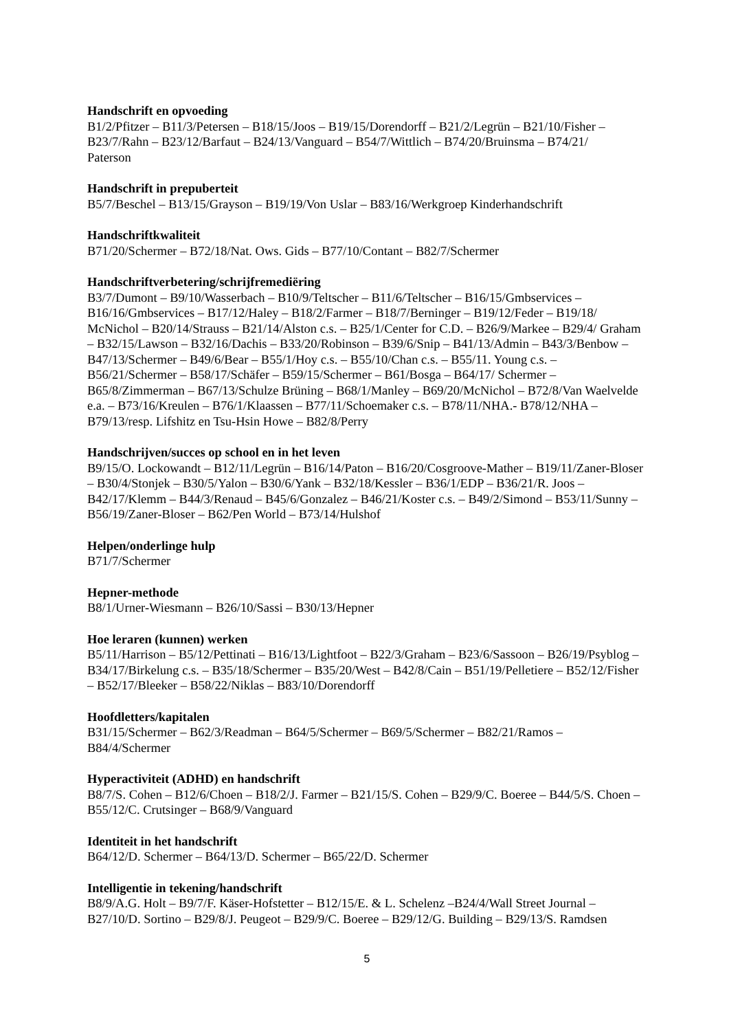Handschrift en opvoeding
B1/2/Pfitzer – B11/3/Petersen – B18/15/Joos – B19/15/Dorendorff – B21/2/Legrün – B21/10/Fisher – B23/7/Rahn – B23/12/Barfaut – B24/13/Vanguard – B54/7/Wittlich – B74/20/Bruinsma – B74/21/
Paterson
Handschrift in prepuberteit
B5/7/Beschel – B13/15/Grayson – B19/19/Von Uslar – B83/16/Werkgroep Kinderhandschrift
Handschriftkwaliteit
B71/20/Schermer – B72/18/Nat. Ows. Gids – B77/10/Contant – B82/7/Schermer
Handschriftverbetering/schrijfremediëring
B3/7/Dumont – B9/10/Wasserbach – B10/9/Teltscher – B11/6/Teltscher – B16/15/Gmbservices – B16/16/Gmbservices – B17/12/Haley – B18/2/Farmer – B18/7/Berninger – B19/12/Feder – B19/18/ McNichol – B20/14/Strauss – B21/14/Alston c.s. – B25/1/Center for C.D. – B26/9/Markee – B29/4/ Graham – B32/15/Lawson – B32/16/Dachis – B33/20/Robinson – B39/6/Snip – B41/13/Admin – B43/3/Benbow – B47/13/Schermer – B49/6/Bear – B55/1/Hoy c.s. – B55/10/Chan c.s. – B55/11. Young c.s. – B56/21/Schermer – B58/17/Schäfer – B59/15/Schermer – B61/Bosga – B64/17/ Schermer – B65/8/Zimmerman – B67/13/Schulze Brüning – B68/1/Manley – B69/20/McNichol – B72/8/Van Waelvelde e.a. – B73/16/Kreulen – B76/1/Klaassen – B77/11/Schoemaker c.s. – B78/11/NHA.- B78/12/NHA – B79/13/resp. Lifshitz en Tsu-Hsin Howe – B82/8/Perry
Handschrijven/succes op school en in het leven
B9/15/O. Lockowandt – B12/11/Legrün – B16/14/Paton – B16/20/Cosgroove-Mather – B19/11/Zaner-Bloser – B30/4/Stonjek – B30/5/Yalon – B30/6/Yank – B32/18/Kessler – B36/1/EDP – B36/21/R. Joos – B42/17/Klemm – B44/3/Renaud – B45/6/Gonzalez – B46/21/Koster c.s. – B49/2/Simond – B53/11/Sunny – B56/19/Zaner-Bloser – B62/Pen World – B73/14/Hulshof
Helpen/onderlinge hulp
B71/7/Schermer
Hepner-methode
B8/1/Urner-Wiesmann – B26/10/Sassi – B30/13/Hepner
Hoe leraren (kunnen) werken
B5/11/Harrison – B5/12/Pettinati – B16/13/Lightfoot – B22/3/Graham – B23/6/Sassoon – B26/19/Psyblog – B34/17/Birkelung c.s. – B35/18/Schermer – B35/20/West – B42/8/Cain – B51/19/Pelletiere – B52/12/Fisher – B52/17/Bleeker – B58/22/Niklas – B83/10/Dorendorff
Hoofdletters/kapitalen
B31/15/Schermer – B62/3/Readman – B64/5/Schermer – B69/5/Schermer – B82/21/Ramos – B84/4/Schermer
Hyperactiviteit (ADHD) en handschrift
B8/7/S. Cohen – B12/6/Choen – B18/2/J. Farmer – B21/15/S. Cohen – B29/9/C. Boeree – B44/5/S. Choen – B55/12/C. Crutsinger – B68/9/Vanguard
Identiteit in het handschrift
B64/12/D. Schermer – B64/13/D. Schermer – B65/22/D. Schermer
Intelligentie in tekening/handschrift
B8/9/A.G. Holt – B9/7/F. Käser-Hofstetter – B12/15/E. & L. Schelenz –B24/4/Wall Street Journal – B27/10/D. Sortino – B29/8/J. Peugeot – B29/9/C. Boeree – B29/12/G. Building – B29/13/S. Ramdsen
5